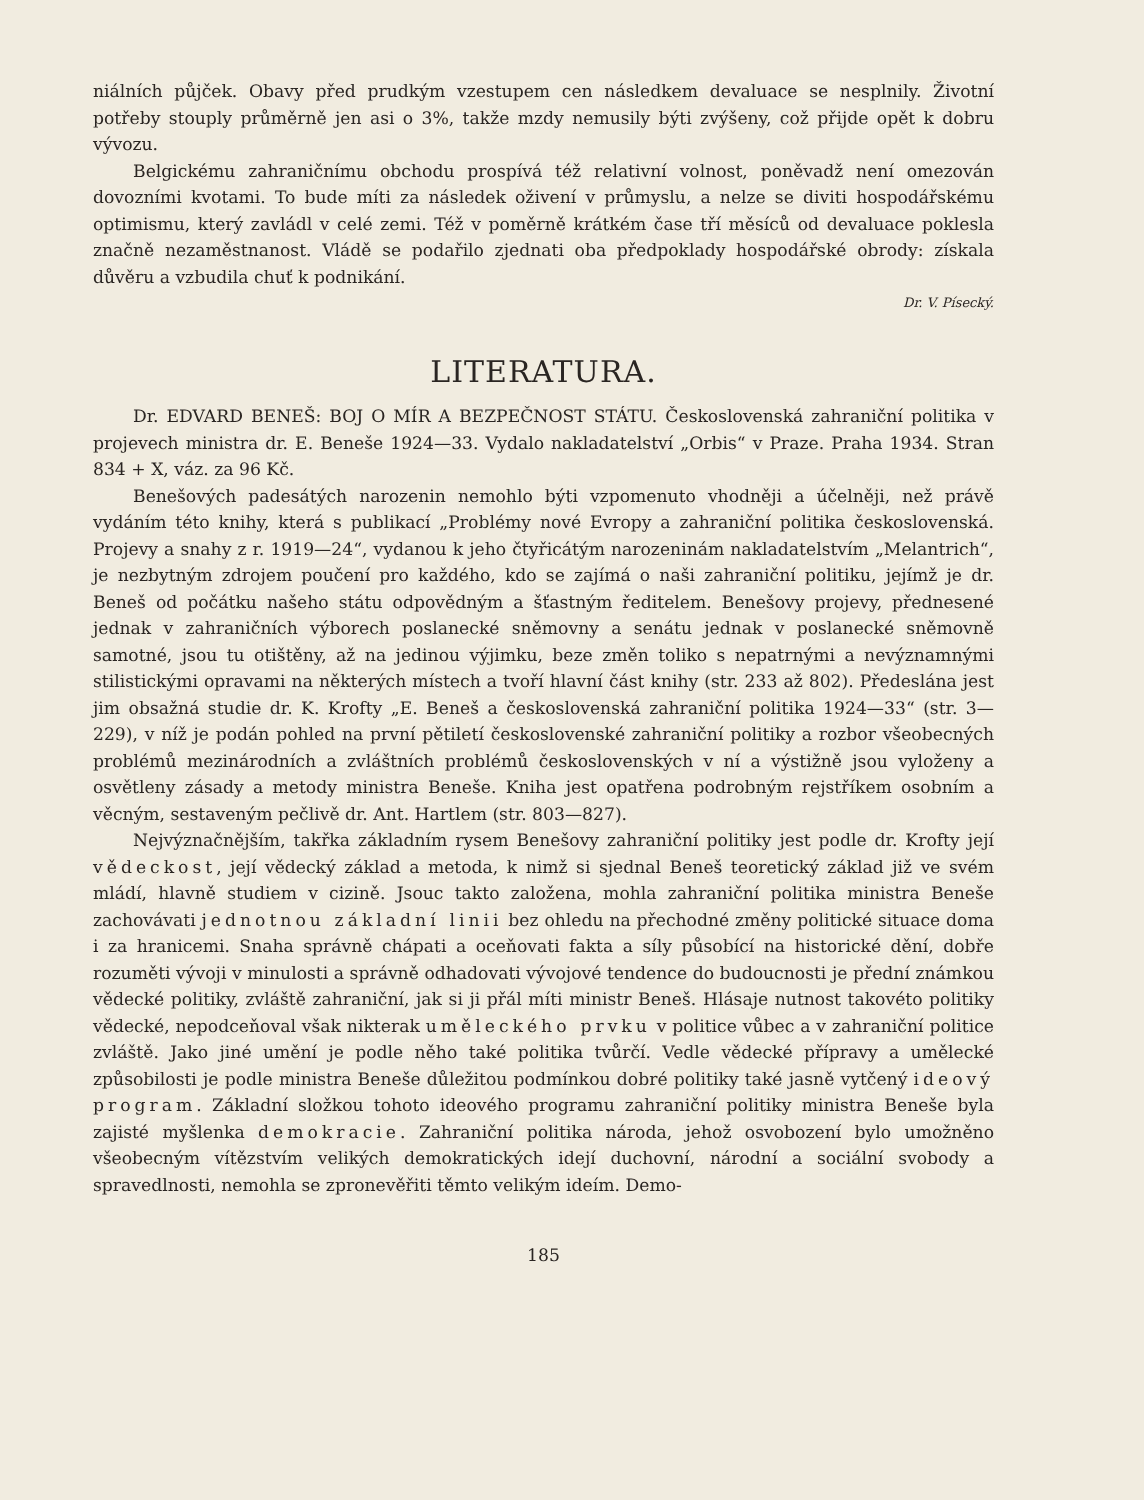niálních půjček. Obavy před prudkým vzestupem cen následkem devaluace se nesplnily. Životní potřeby stouply průměrně jen asi o 3%, takže mzdy nemusily býti zvýšeny, což přijde opět k dobru vývozu.
Belgickému zahraničnímu obchodu prospívá též relativní volnost, poněvadž není omezován dovozními kvotami. To bude míti za následek oživení v průmyslu, a nelze se diviti hospodářskému optimismu, který zavládl v celé zemi. Též v poměrně krátkém čase tří měsíců od devaluace poklesla značně nezaměstnanost. Vládě se podařilo zjednati oba předpoklady hospodářské obrody: získala důvěru a vzbudila chuť k podnikání.
Dr. V. Písecký.
LITERATURA.
Dr. EDVARD BENEŠ: BOJ O MÍR A BEZPEČNOST STÁTU. Československá zahraniční politika v projevech ministra dr. E. Beneše 1924—33. Vydalo nakladatelství „Orbis“ v Praze. Praha 1934. Stran 834 + X, váz. za 96 Kč.
Benešových padesátých narozenin nemohlo býti vzpomenuto vhodněji a účelněji, než právě vydáním této knihy, která s publikací „Problémy nové Evropy a zahraniční politika československá. Projevy a snahy z r. 1919—24“, vydanou k jeho čtyřicátým narozeninám nakladatelstvím „Melantrich“, je nezbytným zdrojem poučení pro každého, kdo se zajímá o naši zahraniční politiku, jejímž je dr. Beneš od počátku našeho státu odpovědným a šťastným ředitelem. Benešovy projevy, přednesené jednak v zahraničních výborech poslanecké sněmovny a senátu jednak v poslanecké sněmovně samotné, jsou tu otištěny, až na jedinou výjimku, beze změn toliko s nepatrnými a nevýznamnými stilistickými opravami na některých místech a tvoří hlavní část knihy (str. 233 až 802). Předeslána jest jim obsažná studie dr. K. Krofty „E. Beneš a československá zahraniční politika 1924—33“ (str. 3—229), v níž je podán pohled na první pětiletí československé zahraniční politiky a rozbor všeobecných problémů mezinárodních a zvláštních problémů československých v ní a výstižně jsou vyloženy a osvětleny zásady a metody ministra Beneše. Kniha jest opatřena podrobným rejstříkem osobním a věcným, sestaveným pečlivě dr. Ant. Hartlem (str. 803—827).
Nejvýznačnějším, takřka základním rysem Benešovy zahraniční politiky jest podle dr. Krofty její vědeckost, její vědecký základ a metoda, k nimž si sjednal Beneš teoretický základ již ve svém mládí, hlavně studiem v cizině. Jsouc takto založena, mohla zahraniční politika ministra Beneše zachovávati jednotnou základní linii bez ohledu na přechodné změny politické situace doma i za hranicemi. Snaha správně chápati a oceňovati fakta a síly působící na historické dění, dobře rozuměti vývoji v minulosti a správně odhadovati vývojové tendence do budoucnosti je přední známkou vědecké politiky, zvláště zahraniční, jak si ji přál míti ministr Beneš. Hlásaje nutnost takovéto politiky vědecké, nepodceňoval však nikterak uměleckého prvku v politice vůbec a v zahraniční politice zvláště. Jako jiné umění je podle něho také politika tvůrčí. Vedle vědecké přípravy a umělecké způsobilosti je podle ministra Beneše důležitou podmínkou dobré politiky také jasně vytčený ideový program. Základní složkou tohoto ideového programu zahraniční politiky ministra Beneše byla zajisté myšlenka demokracie. Zahraniční politika národa, jehož osvobození bylo umožněno všeobecným vítězstvím velikých demokratických idejí duchovní, národní a sociální svobody a spravedlnosti, nemohla se zpronevěřiti těmto velikým ideím. Demo-
185